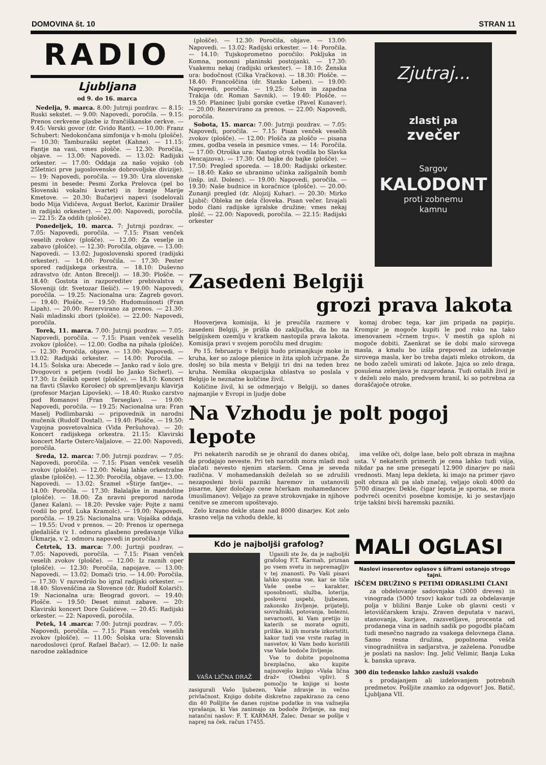DOMOVINA št. 10 STRAN 11
RADIO
Ljubljana
od 9. do 16. marca
Nedelja, 9. marca. 8.00: Jutrnji pozdrav. — 8.15: Ruski sekstet. — 9.00: Napovedi, poročila. — 9.15: Prenos cerkvene glasbe iz frančiškanske cerkve. — 9.45: Verski govor (dr. Gvido Rant). — 10.00: Franz Schubert: Nedokončana simfonija v h-molu (plošče). — 10.30: Tamburaški septet (Kahne). — 11.15: Fantje na vasi, vmes plošče. — 12.30: Poročila, objave. — 13.00: Napovedi. — 13.02: Radijski orkester. — 17.00: Oddaja za našo vojsko (ob 25letnici prve jugoslovenske dobrovoljske divizije). — 19: Napovedi, poročila. — 19.30: Ura slovenske pesmi in besede: Pesmi Zorka Prelovca (pel bo Slovenski vokalni kvartet) in branje Marije Kmetove. — 20.30: Bučarjevi napevi (sodelovali bodo Mija Vidičeva, Avgust Berlot, Kazimir Drašler in radijski orkester). — 22.00: Napovedi, poročila. — 22.15: Za oddih (plošče).
Ponedeljek, 10. marca. 7: Jutrnji pozdrav. — 7.05: Napovedi, poročila. — 7.15: Pisan venček veselih zvokov (plošče). — 12.00: Za veselje in zabavo (plošče). — 12.30: Poročila, objave. — 13.00: Napovedi. — 13.02: Jugoslovenski spored (radijski orkester). — 14.00: Poročila. — 17.30: Pester spored radijskega orkestra. — 18.10: Duševno zdravstvo (dr. Anton Brecelj). — 18.30: Plošče. — 18.40: Gostota in razporeditev prebivalstva v Sloveniji (dr. Svetozar Ilešič). — 19.00: Napovedi, poročila. — 19.25: Nacionalna ura: Zagreb govori. — 19.40: Plošče. — 19.50: Hudomušnosti (Fran Lipah). — 20.00: Rezervirano za prenos. — 21.30: Naši mladinski zbori (plošče). — 22.00: Napovedi, poročila.
Torek, 11. marca. 7.00: Jutrnji pozdrav. — 7.05: Napovedi, poročila. — 7.15: Pisan venček veselih zvokov (plošče). — 12.00: Godba na pihala (plošče). — 12.30: Poročila, objave. — 13.00: Napovedi. — 13.02: Radijski orkester. — 14.00: Poročila. — 14.15: Šolska ura: Abecede — Janko rad v šolo gre. Dvogovori s petjem (vodil bo Janko Sicherl). — 17.30: Iz čeških operet (plošče). — 18.10: Koncert na flavti (Slavko Korošec) ob spremljevanju klavirja (profesor Marjan Lipovšek). — 18.40: Rusko carstvo pod Romanovi (Fran Terseglav). — 19.00: Napovedi, poročila. — 19.25: Nacionalna ura: Fran Maselj Podlimbarski — pripovednik in narodni mučenik (Rudolf Dostal). — 19.40: Plošče. — 19.50: Vzgojna posvetovalnica (Vida Peršuhova). — 20: Koncert radijskega orkestra. 21.15: Klavirski koncert Marte Osterc-Valjalove. — 22.00: Napovedi, poročila.
Sreda, 12. marca: 7.00: Jutrnji pozdrav. — 7.05: Napovedi, poročila. — 7.15: Pisan venček veselih zvokov (plošče). — 12.00: Nekaj lahke orkestralne glasbe (plošče). — 12.30: Poročila, objave. — 13.00: Napovedi. — 13.02: Šramel »Štirje fantje«. — 14.00: Poročila. — 17.30: Balalajke in mandoline (plošče). — 18.00: Za nravni preporod naroda (Janez Kalan). — 18.20: Pevske vaje: Pojte z nami (vodil bo prof. Luka Kramolc). — 19.00: Napovedi, poročila. — 19.25: Nacionalna ura: Vojaška oddaja. — 19.55: Uvod v prenos. — 20: Prenos iz opernega gledališča (v 1. odmoru glasbeno predavanje Vilka Ukmarja, v 2. odmoru napovedi in poročila.)
Četrtek, 13. marca: 7.00: Jurtnji pozdrav. — 7.05: Napovedi, poročila. — 7.15: Pisan venček veselih zvokov (plošče). — 12.00: Iz raznih oper (plošče). — 12.30: Poročila, napojave. — 13.00: Napovedi. — 13.02: Domači trio. — 14.00: Poročila. — 17.30: V razvedrilo bo igral radijski orkester. — 18.40: Slovenščina za Slovence (dr. Rudolf Kolarič). 19: Nacionalna ura: Beograd govori. — 19.40: Plošče. — 19.50: Deset minut zabave. — 20: Klavirski koncert Dore Gušićeve. — 20.45: Radijski orkester. — 22: Napovedi, poročila.
Petek, 14 .marca: 7.00: Jutrnji pozdrav. — 7.05: Napovedi, poročila. — 7.15: Pisan venček veselih zvokov (plošče). — 11.00: Šolska ura: Slovenski narodoslovci (prof. Rafael Bačar). — 12.00: Iz naše narodne zakladnice
(plošče). — 12.30: Poročila, objave. — 13.00: Napovedi. — 13.02: Radijski orkester. — 14: Poročila. — 14.10: Tujskoprometno poročilo: Pokljuka in Komna, ponosni planinski postojanki. — 17.30: Vsakemu nekaj (radijski orkester). — 18.10: Ženska ura: bodočnost (Cilka Vračkova). — 18.30: Plošče. — 18.40: Francoščina (dr. Stanko Leben). — 19.00: Napovedi, poročila. — 19,25: Solun in zapadna Trakija (dr. Roman Savnik). — 19.40: Plošče. — 19.50: Planinec ljubi gorske cvetke (Pavel Kunaver). — 20.00: Rezervirano za prenos. — 22.00: Napovedi, poročila.
Sobota, 15. marca: 7.00: Jutrnji pozdrav. — 7.05: Napovedi, poročila. — 7.15: Pisan venček veselih zvokov (plošče). — 12.00: Plošča za ploščo — pisana zmes, godba vesela in pesmice vmes. — 14: Poročila. — 17.00: Otroška ura: Nastop otrok (vodila bo Slavka Vencajzova). — 17.30: Od bajke do bajke (plošče). — 17.50: Pregled sporeda. — 18.00: Radijski orkester. — 18.40: Kako se ubranimo učinka zažigalnih bomb (inšp. inž. Dolenc). — 19.00: Napovedi, poročila. — 19.30: Naše budnice in koračnice (plošče). — 20.00: Zunanji pregled (dr. Alojzij Kuhar). — 20.30: Mirko Ljubič: Obleka ne dela človeka. Pisan večer. Izvajali bodo člani radijske igralske družine; vmes nekaj plošč. — 22.00: Napovedi, poročila. — 22.15: Radijski orkester
Zjutraj...
zlasti pa
zvečer
Sargov
KALODONT
proti zobnemu
kamnu
Zasedeni Belgiji
grozi prava lakota
Hooverjeva komisija, ki je preučila razmere v zasedeni Belgiji, je prišla do zaključka, da bo na belgijskem ozemlju v kratkem nastopila prava lakota. Komisija pravi v svojem poročilu med drugim:
Po 15. februarju v Belgiji hudo primanjkuje moke in kruha, ker so zaloge pšenice in žita sploh izčrpane. Že doslej so bila mesta v Belgiji tri dni na teden brez kruha. Nemška okupacijska oblastva so poslala v Belgijo le neznatne količine živil.
Količine živil, ki se odmerjajo v Belgiji, so danes najmanjše v Evropi in ljudje dobe
komaj drobec tega, kar jim pripada na papirju. Krompir je mogoče kupiti le pod roko na tako imenovanem »črnem trgu«. V mestih ga sploh ni mogoče dobiti. Zaenkrat se še dobi malo sirovega masla, a kmalu bo izšla prepoved za izdelovanje sirovega masla, ker bo treba dajati mleko otrokom, da ne bodo začeli umirati od lakote. Jajca so zelo draga, posušena zelenjava je razprodana. Tudi ostalih živil je v deželi zelo malo, predvsem hranil, ki so potrebna za doraščajoče otroke.
Na Vzhodu je polt pogoj lepote
Pri nekaterih narodih se je ohranil do danes običaj, da prodajajo neveste. Pri teh narodih mora mladi mož plačati nevesto njenim staršem. Cena je seveda različna. V mohamedanskih deželah so se združili nezaposleni bivši pazniki haremov in ustanovili pisarne, kjer določajo cene hčerkam mohamedancev (muslimanov). Veljajo za prave strokovnjake in njihove cenitve se zmerom upoštevajo.
Zelo krasno dekle stane nad 8000 dinarjev. Kot zelo krasno velja na vzhodu dekle, ki
ima velike oči, dolge lase, belo polt obraza in majhna usta. V nekaterih primerih je cena lahko tudi višja, nikdar pa ne sme presegati 12.900 dinarjev po naši vrednosti. Manj lepa dekleta, ki imajo na primer rjavo polt obraza ali pa slab značaj, veljajo okoli 4000 do 5700 dinarjev. Dekle, čigar lepota je sporna, se mora podvreči ocenitvi posebne komisije, ki jo sestavljajo trije takšni bivši haremski pazniki.
Kdo je najboljši grafolog?
VAŠA LIČNA DRAŽ
Uganili ste že, da je najboljši grafolog F.T. Karmah, priznan po vsem svetu in nepremagljiv v tej znanosti. Po Vaši pisavi lahko spozna vse, kar se tiče Vaše osebe — karakter, sposobnosti, služba, loterija, poslovni uspehi, ljubezen, zakonsko življenje, prijatelji, sovražniki, potovanja, bolezni, nevarnosti, ki Vam pretijo in katerih se morate ogniti, prilike, ki jih morate izkoristiti, kakor tudi vse vrste razlag in nasvetov, ki Vam bodo koristili vse Vaše bodoče življenje.
Vse to dobite popolnoma brezplačno, ako kupite najnovejšo knjigo »Vaša lična draž« (Osebni vpliv). S pomočjo te knjige si boste zasigurali Vašo ljubezen, Vaše zdravje in večno privlačnost. Knjigo dobite diskretno zapakirano za ceno din 40 Pošljite še danes rojstne podatke in vsa važnejša vprašanja, ki Vas zanimajo za bodoče življenje, na moj natančni naslov: F. T. KARMAH, Žalec. Denar se pošlje v naprej na ček. račun 17455.
MALI OGLASI
Naslovi inserentov oglasov s šiframi ostanejo strogo tajni.
IŠČEM DRUŽINO S PETIMI ODRASLIMI ČLANI
za obdelovanje sadovnjaka (3000 dreves) in vinograda (5000 trsov) kakor tudi za obdelavanje polja v bližini Banje Luke ob glavni cesti v letoviščarskem kraju. Zraven deputata v naravi, stanovanja, kurjave, razsvetljave, procenta od prodanega vina in sadnih sadik po pogodbi plačam tudi mesečno nagrado za vsakega delovnega člana. Samo resna družina, popolnoma vešča vinogradništva in sadjarstva, je zaželena. Ponudbe je poslati na naslov: Ing. Jelić Velimir, Banja Luka k. banska uprava.
300 din tedensko lahko zasluži vsakdo
s prodajanjem ali izdelovanjem potrebnih predmetov. Pošljite znamko za odgovor! Jos. Batič, Ljubljana VII.